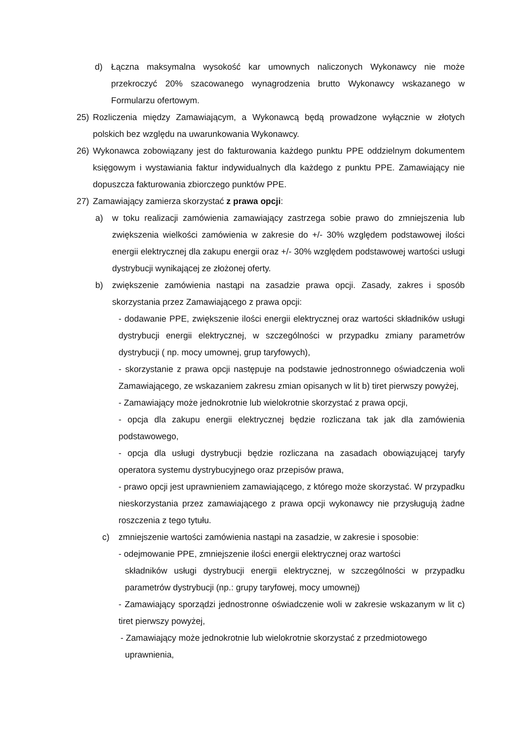d) Łączna maksymalna wysokość kar umownych naliczonych Wykonawcy nie może przekroczyć 20% szacowanego wynagrodzenia brutto Wykonawcy wskazanego w Formularzu ofertowym.
25) Rozliczenia między Zamawiającym, a Wykonawcą będą prowadzone wyłącznie w złotych polskich bez względu na uwarunkowania Wykonawcy.
26) Wykonawca zobowiązany jest do fakturowania każdego punktu PPE oddzielnym dokumentem księgowym i wystawiania faktur indywidualnych dla każdego z punktu PPE. Zamawiający nie dopuszcza fakturowania zbiorczego punktów PPE.
27) Zamawiający zamierza skorzystać z prawa opcji:
a) w toku realizacji zamówienia zamawiający zastrzega sobie prawo do zmniejszenia lub zwiększenia wielkości zamówienia w zakresie do +/- 30% względem podstawowej ilości energii elektrycznej dla zakupu energii oraz +/- 30% względem podstawowej wartości usługi dystrybucji wynikającej ze złożonej oferty.
b) zwiększenie zamówienia nastąpi na zasadzie prawa opcji. Zasady, zakres i sposób skorzystania przez Zamawiającego z prawa opcji:
- dodawanie PPE, zwiększenie ilości energii elektrycznej oraz wartości składników usługi dystrybucji energii elektrycznej, w szczególności w przypadku zmiany parametrów dystrybucji ( np. mocy umownej, grup taryfowych),
- skorzystanie z prawa opcji następuje na podstawie jednostronnego oświadczenia woli Zamawiającego, ze wskazaniem zakresu zmian opisanych w lit b) tiret pierwszy powyżej,
- Zamawiający może jednokrotnie lub wielokrotnie skorzystać z prawa opcji,
- opcja dla zakupu energii elektrycznej będzie rozliczana tak jak dla zamówienia podstawowego,
- opcja dla usługi dystrybucji będzie rozliczana na zasadach obowiązującej taryfy operatora systemu dystrybucyjnego oraz przepisów prawa,
- prawo opcji jest uprawnieniem zamawiającego, z którego może skorzystać. W przypadku nieskorzystania przez zamawiającego z prawa opcji wykonawcy nie przysługują żadne roszczenia z tego tytułu.
c) zmniejszenie wartości zamówienia nastąpi na zasadzie, w zakresie i sposobie:
- odejmowanie PPE, zmniejszenie ilości energii elektrycznej oraz wartości
składników usługi dystrybucji energii elektrycznej, w szczególności w przypadku parametrów dystrybucji (np.: grupy taryfowej, mocy umownej)
- Zamawiający sporządzi jednostronne oświadczenie woli w zakresie wskazanym w lit c) tiret pierwszy powyżej,
- Zamawiający może jednokrotnie lub wielokrotnie skorzystać z przedmiotowego
uprawnienia,